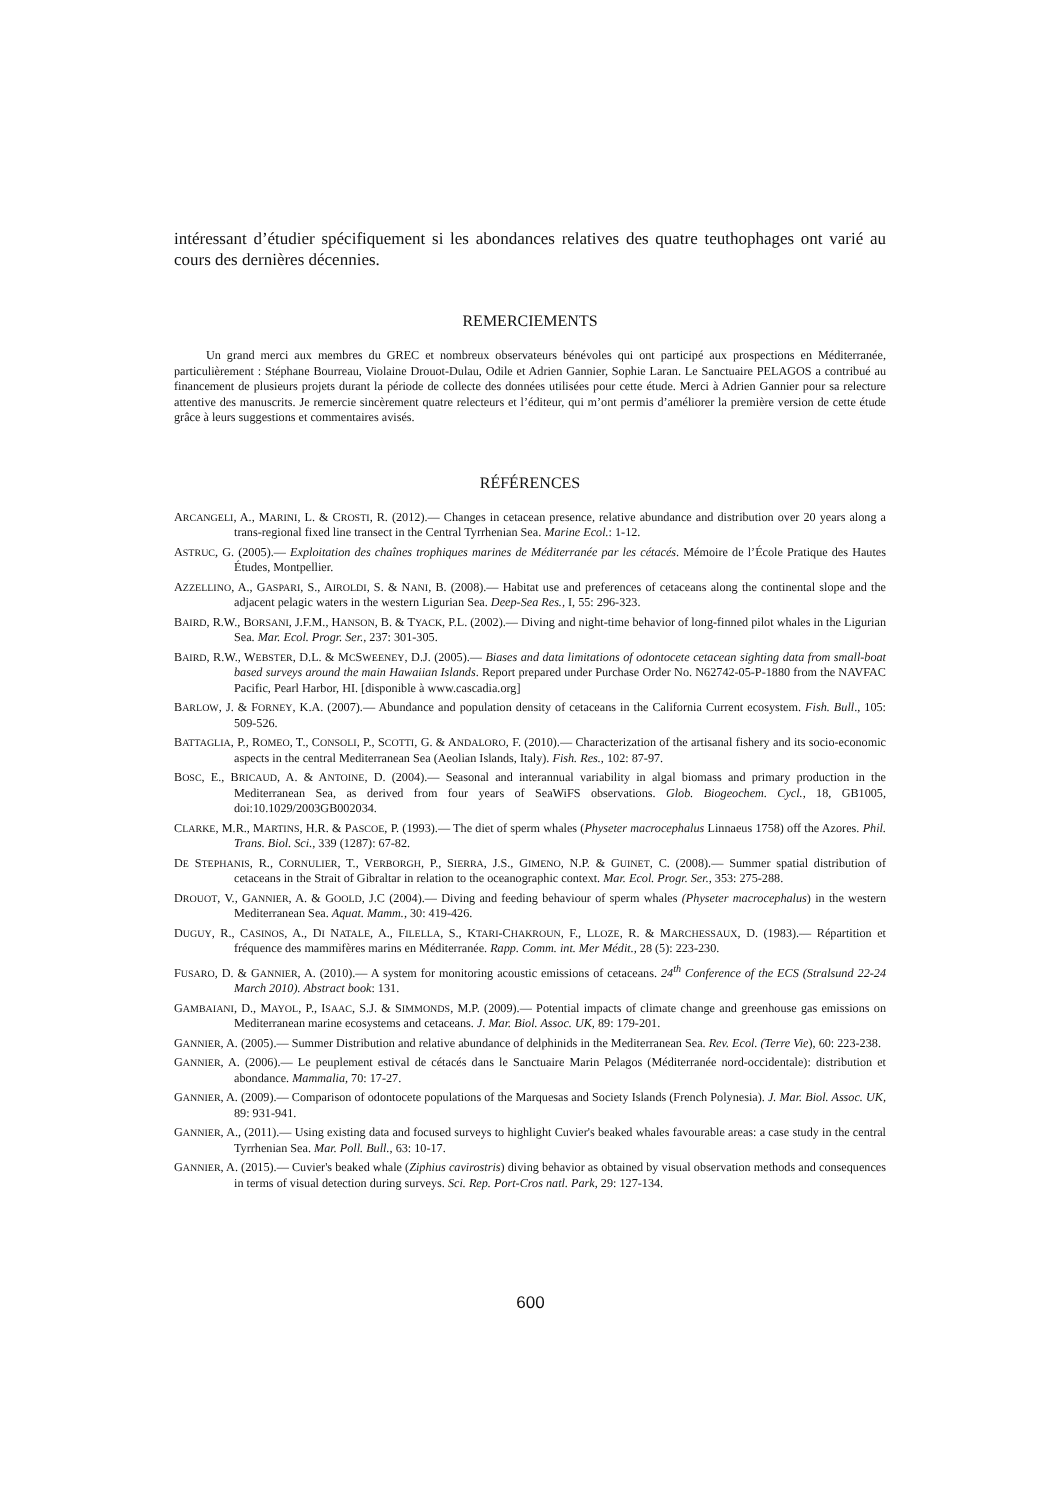intéressant d’étudier spécifiquement si les abondances relatives des quatre teuthophages ont varié au cours des dernières décennies.
REMERCIEMENTS
Un grand merci aux membres du GREC et nombreux observateurs bénévoles qui ont participé aux prospections en Méditerranée, particulièrement : Stéphane Bourreau, Violaine Drouot-Dulau, Odile et Adrien Gannier, Sophie Laran. Le Sanctuaire PELAGOS a contribué au financement de plusieurs projets durant la période de collecte des données utilisées pour cette étude. Merci à Adrien Gannier pour sa relecture attentive des manuscrits. Je remercie sincèrement quatre relecteurs et l’éditeur, qui m’ont permis d’améliorer la première version de cette étude grâce à leurs suggestions et commentaires avisés.
RÉFÉRENCES
ARCANGELI, A., MARINI, L. & CROSTI, R. (2012).— Changes in cetacean presence, relative abundance and distribution over 20 years along a trans-regional fixed line transect in the Central Tyrrhenian Sea. Marine Ecol.: 1-12.
ASTRUC, G. (2005).— Exploitation des chaînes trophiques marines de Méditerranée par les cétacés. Mémoire de l’École Pratique des Hautes Études, Montpellier.
AZZELLINO, A., GASPARI, S., AIROLDI, S. & NANI, B. (2008).— Habitat use and preferences of cetaceans along the continental slope and the adjacent pelagic waters in the western Ligurian Sea. Deep-Sea Res., I, 55: 296-323.
BAIRD, R.W., BORSANI, J.F.M., HANSON, B. & TYACK, P.L. (2002).— Diving and night-time behavior of long-finned pilot whales in the Ligurian Sea. Mar. Ecol. Progr. Ser., 237: 301-305.
BAIRD, R.W., WEBSTER, D.L. & MCSWEENEY, D.J. (2005).— Biases and data limitations of odontocete cetacean sighting data from small-boat based surveys around the main Hawaiian Islands. Report prepared under Purchase Order No. N62742-05-P-1880 from the NAVFAC Pacific, Pearl Harbor, HI. [disponible à www.cascadia.org]
BARLOW, J. & FORNEY, K.A. (2007).— Abundance and population density of cetaceans in the California Current ecosystem. Fish. Bull., 105: 509-526.
BATTAGLIA, P., ROMEO, T., CONSOLI, P., SCOTTI, G. & ANDALORO, F. (2010).— Characterization of the artisanal fishery and its socio-economic aspects in the central Mediterranean Sea (Aeolian Islands, Italy). Fish. Res., 102: 87-97.
BOSC, E., BRICAUD, A. & ANTOINE, D. (2004).— Seasonal and interannual variability in algal biomass and primary production in the Mediterranean Sea, as derived from four years of SeaWiFS observations. Glob. Biogeochem. Cycl., 18, GB1005, doi:10.1029/2003GB002034.
CLARKE, M.R., MARTINS, H.R. & PASCOE, P. (1993).— The diet of sperm whales (Physeter macrocephalus Linnaeus 1758) off the Azores. Phil. Trans. Biol. Sci., 339 (1287): 67-82.
DE STEPHANIS, R., CORNULIER, T., VERBORGH, P., SIERRA, J.S., GIMENO, N.P. & GUINET, C. (2008).— Summer spatial distribution of cetaceans in the Strait of Gibraltar in relation to the oceanographic context. Mar. Ecol. Progr. Ser., 353: 275-288.
DROUOT, V., GANNIER, A. & GOOLD, J.C (2004).— Diving and feeding behaviour of sperm whales (Physeter macrocephalus) in the western Mediterranean Sea. Aquat. Mamm., 30: 419-426.
DUGUY, R., CASINOS, A., DI NATALE, A., FILELLA, S., KTARI-CHAKROUN, F., LLOZE, R. & MARCHESSAUX, D. (1983).— Répartition et fréquence des mammifères marins en Méditerranée. Rapp. Comm. int. Mer Médit., 28 (5): 223-230.
FUSARO, D. & GANNIER, A. (2010).— A system for monitoring acoustic emissions of cetaceans. 24<sup>th</sup> Conference of the ECS (Stralsund 22-24 March 2010). Abstract book: 131.
GAMBAIANI, D., MAYOL, P., ISAAC, S.J. & SIMMONDS, M.P. (2009).— Potential impacts of climate change and greenhouse gas emissions on Mediterranean marine ecosystems and cetaceans. J. Mar. Biol. Assoc. UK, 89: 179-201.
GANNIER, A. (2005).— Summer Distribution and relative abundance of delphinids in the Mediterranean Sea. Rev. Ecol. (Terre Vie), 60: 223-238.
GANNIER, A. (2006).— Le peuplement estival de cétacés dans le Sanctuaire Marin Pelagos (Méditerranée nord-occidentale): distribution et abondance. Mammalia, 70: 17-27.
GANNIER, A. (2009).— Comparison of odontocete populations of the Marquesas and Society Islands (French Polynesia). J. Mar. Biol. Assoc. UK, 89: 931-941.
GANNIER, A., (2011).— Using existing data and focused surveys to highlight Cuvier's beaked whales favourable areas: a case study in the central Tyrrhenian Sea. Mar. Poll. Bull., 63: 10-17.
GANNIER, A. (2015).— Cuvier's beaked whale (Ziphius cavirostris) diving behavior as obtained by visual observation methods and consequences in terms of visual detection during surveys. Sci. Rep. Port-Cros natl. Park, 29: 127-134.
600